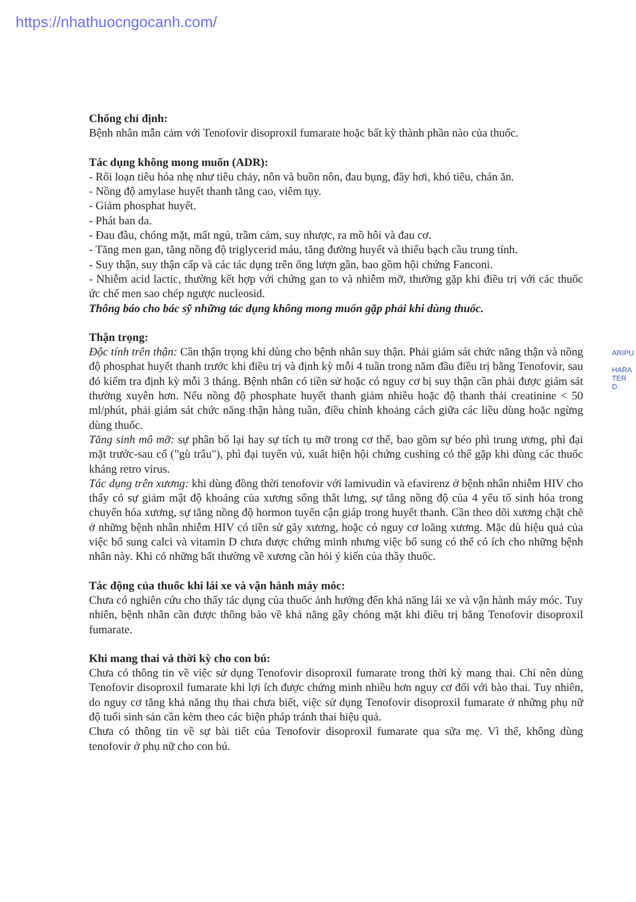https://nhathuocngocanh.com/
Chống chỉ định:
Bệnh nhân mẫn cảm với Tenofovir disoproxil fumarate hoặc bất kỳ thành phần nào của thuốc.
Tác dụng không mong muốn (ADR):
- Rối loạn tiêu hóa nhẹ như tiêu chảy, nôn và buồn nôn, đau bụng, đầy hơi, khó tiêu, chán ăn.
- Nồng độ amylase huyết thanh tăng cao, viêm tụy.
- Giảm phosphat huyết.
- Phát ban da.
- Đau đầu, chóng mặt, mất ngủ, trầm cảm, suy nhược, ra mồ hôi và đau cơ.
- Tăng men gan, tăng nồng độ triglycerid máu, tăng đường huyết và thiếu bạch cầu trung tính.
- Suy thận, suy thận cấp và các tác dụng trên ống lượn gần, bao gồm hội chứng Fanconi.
- Nhiễm acid lactic, thường kết hợp với chứng gan to và nhiễm mỡ, thường gặp khi điều trị với các thuốc ức chế men sao chép ngược nucleosid.
Thông báo cho bác sỹ những tác dụng không mong muốn gặp phải khi dùng thuốc.
Thận trọng:
Độc tính trên thận: Cần thận trọng khi dùng cho bệnh nhân suy thận. Phải giám sát chức năng thận và nồng độ phosphat huyết thanh trước khi điều trị và định kỳ mỗi 4 tuần trong năm đầu điều trị bằng Tenofovir, sau đó kiểm tra định kỳ mỗi 3 tháng. Bệnh nhân có tiền sử hoặc có nguy cơ bị suy thận cần phải được giám sát thường xuyên hơn. Nếu nồng độ phosphate huyết thanh giảm nhiều hoặc độ thanh thải creatinine < 50 ml/phút, phải giám sát chức năng thận hàng tuần, điều chỉnh khoảng cách giữa các liều dùng hoặc ngừng dùng thuốc.
Tăng sinh mô mỡ: sự phân bố lại hay sự tích tụ mỡ trong cơ thể, bao gồm sự béo phì trung ương, phì đại mặt trước-sau cổ ("gù trâu"), phì đại tuyến vú, xuất hiện hội chứng cushing có thể gặp khi dùng các thuốc kháng retro virus.
Tác dụng trên xương: khi dùng đồng thời tenofovir với lamivudin và efavirenz ở bệnh nhân nhiễm HIV cho thấy có sự giảm mật độ khoáng của xương sống thắt lưng, sự tăng nồng độ của 4 yếu tố sinh hóa trong chuyển hóa xương, sự tăng nồng độ hormon tuyến cận giáp trong huyết thanh. Cần theo dõi xương chặt chẽ ở những bệnh nhân nhiễm HIV có tiền sử gãy xương, hoặc có nguy cơ loãng xương. Mặc dù hiệu quả của việc bổ sung calci và vitamin D chưa được chứng minh nhưng việc bổ sung có thể có ích cho những bệnh nhân này. Khi có những bất thường về xương cần hỏi ý kiến của thầy thuốc.
Tác động của thuốc khi lái xe và vận hành máy móc:
Chưa có nghiên cứu cho thấy tác dụng của thuốc ảnh hưởng đến khả năng lái xe và vận hành máy móc. Tuy nhiên, bệnh nhân cần được thông báo về khả năng gây chóng mặt khi điều trị bằng Tenofovir disoproxil fumarate.
Khi mang thai và thời kỳ cho con bú:
Chưa có thông tin về việc sử dụng Tenofovir disoproxil fumarate trong thời kỳ mang thai. Chỉ nên dùng Tenofovir disoproxil fumarate khi lợi ích được chứng minh nhiều hơn nguy cơ đối với bào thai. Tuy nhiên, do nguy cơ tăng khả năng thụ thai chưa biết, việc sử dụng Tenofovir disoproxil fumarate ở những phụ nữ độ tuổi sinh sản cần kèm theo các biện pháp tránh thai hiệu quả.
Chưa có thông tin về sự bài tiết của Tenofovir disoproxil fumarate qua sữa mẹ. Vì thế, không dùng tenofovir ở phụ nữ cho con bú.
ARIPU
HARA
TER
D.